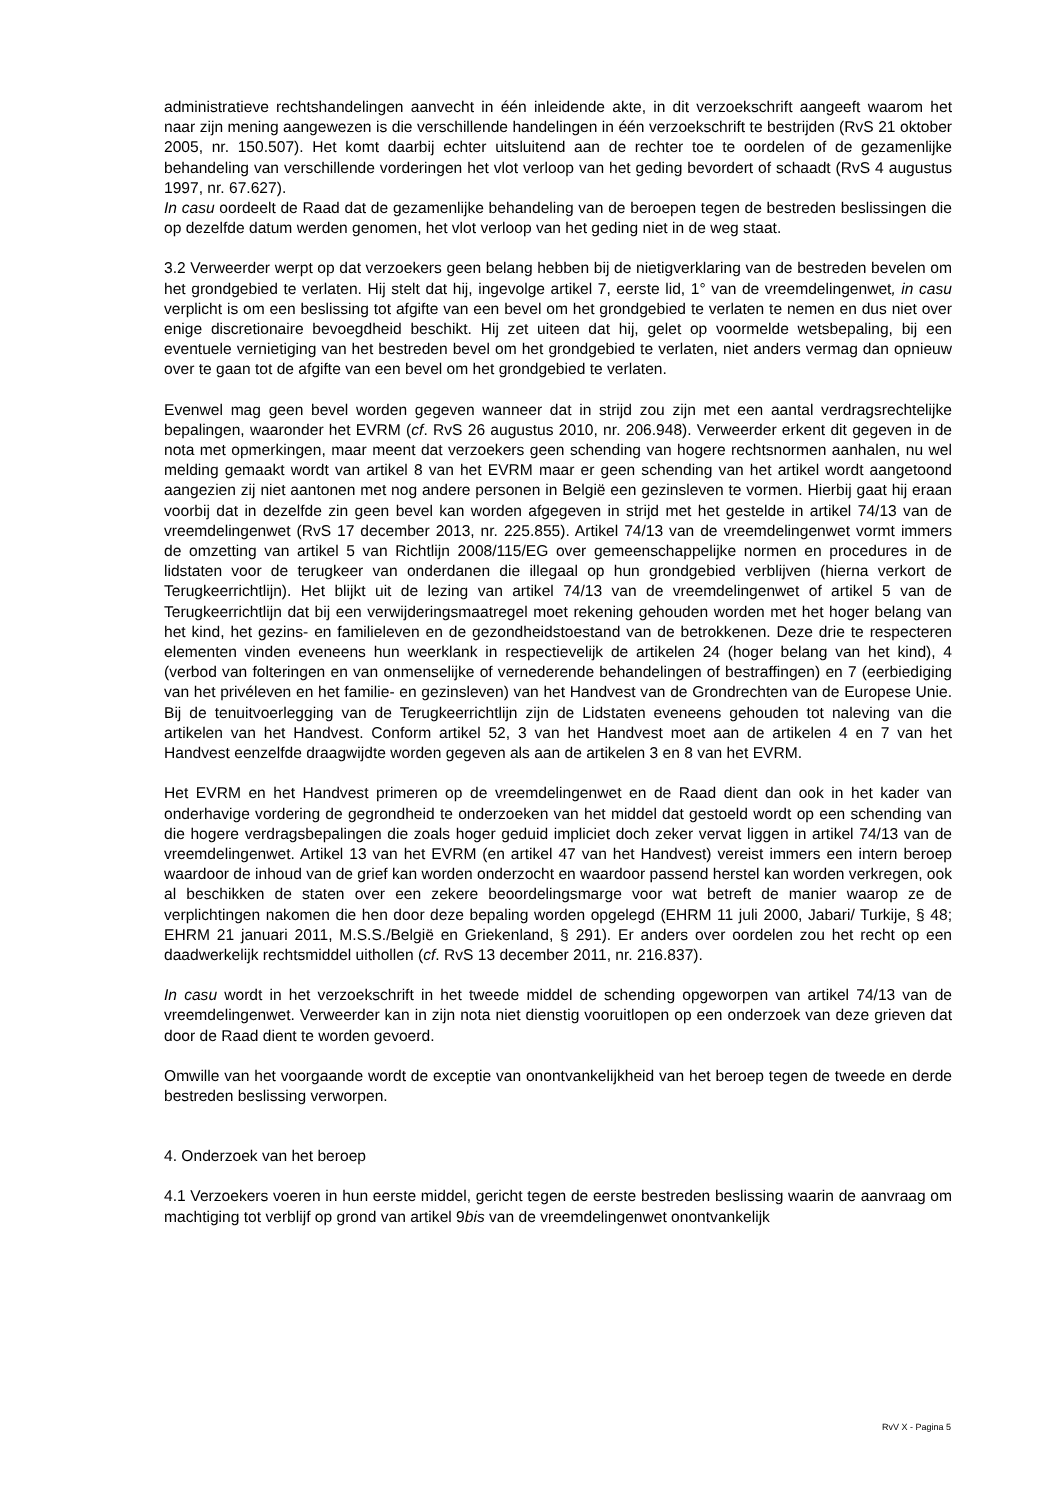administratieve rechtshandelingen aanvecht in één inleidende akte, in dit verzoekschrift aangeeft waarom het naar zijn mening aangewezen is die verschillende handelingen in één verzoekschrift te bestrijden (RvS 21 oktober 2005, nr. 150.507). Het komt daarbij echter uitsluitend aan de rechter toe te oordelen of de gezamenlijke behandeling van verschillende vorderingen het vlot verloop van het geding bevordert of schaadt (RvS 4 augustus 1997, nr. 67.627).
In casu oordeelt de Raad dat de gezamenlijke behandeling van de beroepen tegen de bestreden beslissingen die op dezelfde datum werden genomen, het vlot verloop van het geding niet in de weg staat.
3.2 Verweerder werpt op dat verzoekers geen belang hebben bij de nietigverklaring van de bestreden bevelen om het grondgebied te verlaten. Hij stelt dat hij, ingevolge artikel 7, eerste lid, 1° van de vreemdelingenwet, in casu verplicht is om een beslissing tot afgifte van een bevel om het grondgebied te verlaten te nemen en dus niet over enige discretionaire bevoegdheid beschikt. Hij zet uiteen dat hij, gelet op voormelde wetsbepaling, bij een eventuele vernietiging van het bestreden bevel om het grondgebied te verlaten, niet anders vermag dan opnieuw over te gaan tot de afgifte van een bevel om het grondgebied te verlaten.
Evenwel mag geen bevel worden gegeven wanneer dat in strijd zou zijn met een aantal verdragsrechtelijke bepalingen, waaronder het EVRM (cf. RvS 26 augustus 2010, nr. 206.948). Verweerder erkent dit gegeven in de nota met opmerkingen, maar meent dat verzoekers geen schending van hogere rechtsnormen aanhalen, nu wel melding gemaakt wordt van artikel 8 van het EVRM maar er geen schending van het artikel wordt aangetoond aangezien zij niet aantonen met nog andere personen in België een gezinsleven te vormen. Hierbij gaat hij eraan voorbij dat in dezelfde zin geen bevel kan worden afgegeven in strijd met het gestelde in artikel 74/13 van de vreemdelingenwet (RvS 17 december 2013, nr. 225.855). Artikel 74/13 van de vreemdelingenwet vormt immers de omzetting van artikel 5 van Richtlijn 2008/115/EG over gemeenschappelijke normen en procedures in de lidstaten voor de terugkeer van onderdanen die illegaal op hun grondgebied verblijven (hierna verkort de Terugkeerrichtlijn). Het blijkt uit de lezing van artikel 74/13 van de vreemdelingenwet of artikel 5 van de Terugkeerrichtlijn dat bij een verwijderingsmaatregel moet rekening gehouden worden met het hoger belang van het kind, het gezins- en familieleven en de gezondheidstoestand van de betrokkenen. Deze drie te respecteren elementen vinden eveneens hun weerklank in respectievelijk de artikelen 24 (hoger belang van het kind), 4 (verbod van folteringen en van onmenselijke of vernederende behandelingen of bestraffingen) en 7 (eerbiediging van het privéleven en het familie- en gezinsleven) van het Handvest van de Grondrechten van de Europese Unie. Bij de tenuitvoerlegging van de Terugkeerrichtlijn zijn de Lidstaten eveneens gehouden tot naleving van die artikelen van het Handvest. Conform artikel 52, 3 van het Handvest moet aan de artikelen 4 en 7 van het Handvest eenzelfde draagwijdte worden gegeven als aan de artikelen 3 en 8 van het EVRM.
Het EVRM en het Handvest primeren op de vreemdelingenwet en de Raad dient dan ook in het kader van onderhavige vordering de gegrondheid te onderzoeken van het middel dat gestoeld wordt op een schending van die hogere verdragsbepalingen die zoals hoger geduid impliciet doch zeker vervat liggen in artikel 74/13 van de vreemdelingenwet. Artikel 13 van het EVRM (en artikel 47 van het Handvest) vereist immers een intern beroep waardoor de inhoud van de grief kan worden onderzocht en waardoor passend herstel kan worden verkregen, ook al beschikken de staten over een zekere beoordelingsmarge voor wat betreft de manier waarop ze de verplichtingen nakomen die hen door deze bepaling worden opgelegd (EHRM 11 juli 2000, Jabari/ Turkije, § 48; EHRM 21 januari 2011, M.S.S./België en Griekenland, § 291). Er anders over oordelen zou het recht op een daadwerkelijk rechtsmiddel uithollen (cf. RvS 13 december 2011, nr. 216.837).
In casu wordt in het verzoekschrift in het tweede middel de schending opgeworpen van artikel 74/13 van de vreemdelingenwet. Verweerder kan in zijn nota niet dienstig vooruitlopen op een onderzoek van deze grieven dat door de Raad dient te worden gevoerd.
Omwille van het voorgaande wordt de exceptie van onontvankelijkheid van het beroep tegen de tweede en derde bestreden beslissing verworpen.
4. Onderzoek van het beroep
4.1 Verzoekers voeren in hun eerste middel, gericht tegen de eerste bestreden beslissing waarin de aanvraag om machtiging tot verblijf op grond van artikel 9bis van de vreemdelingenwet onontvankelijk
RvV X - Pagina 5